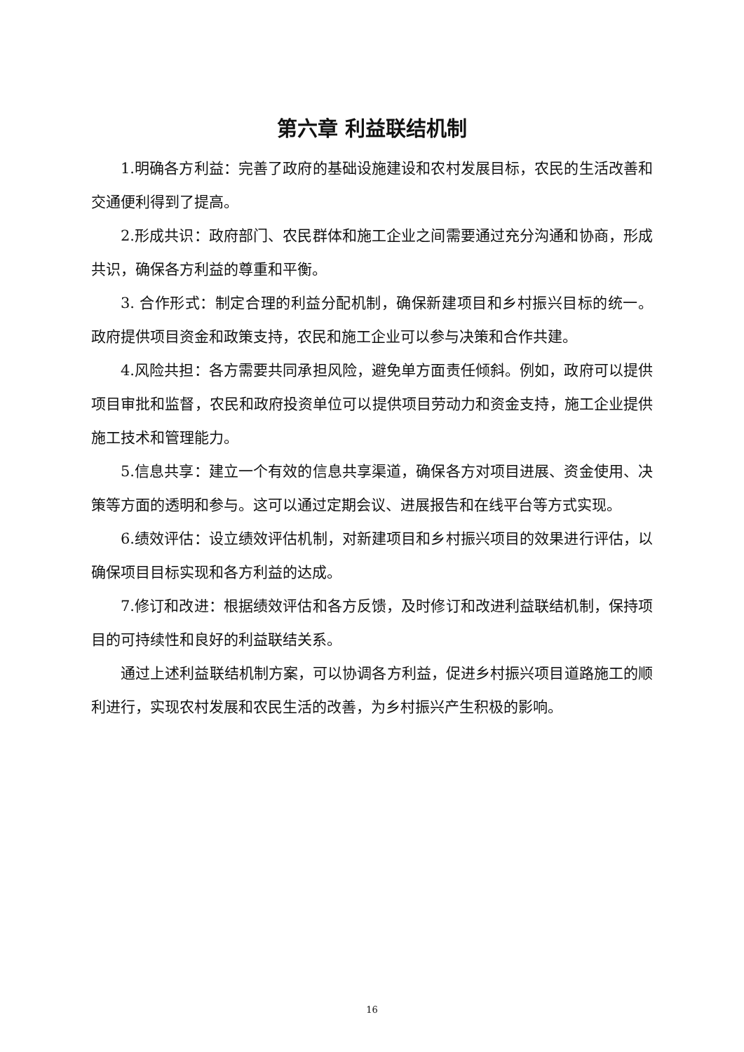第六章 利益联结机制
1.明确各方利益：完善了政府的基础设施建设和农村发展目标，农民的生活改善和交通便利得到了提高。
2.形成共识：政府部门、农民群体和施工企业之间需要通过充分沟通和协商，形成共识，确保各方利益的尊重和平衡。
3. 合作形式：制定合理的利益分配机制，确保新建项目和乡村振兴目标的统一。政府提供项目资金和政策支持，农民和施工企业可以参与决策和合作共建。
4.风险共担：各方需要共同承担风险，避免单方面责任倾斜。例如，政府可以提供项目审批和监督，农民和政府投资单位可以提供项目劳动力和资金支持，施工企业提供施工技术和管理能力。
5.信息共享：建立一个有效的信息共享渠道，确保各方对项目进展、资金使用、决策等方面的透明和参与。这可以通过定期会议、进展报告和在线平台等方式实现。
6.绩效评估：设立绩效评估机制，对新建项目和乡村振兴项目的效果进行评估，以确保项目目标实现和各方利益的达成。
7.修订和改进：根据绩效评估和各方反馈，及时修订和改进利益联结机制，保持项目的可持续性和良好的利益联结关系。
通过上述利益联结机制方案，可以协调各方利益，促进乡村振兴项目道路施工的顺利进行，实现农村发展和农民生活的改善，为乡村振兴产生积极的影响。
16